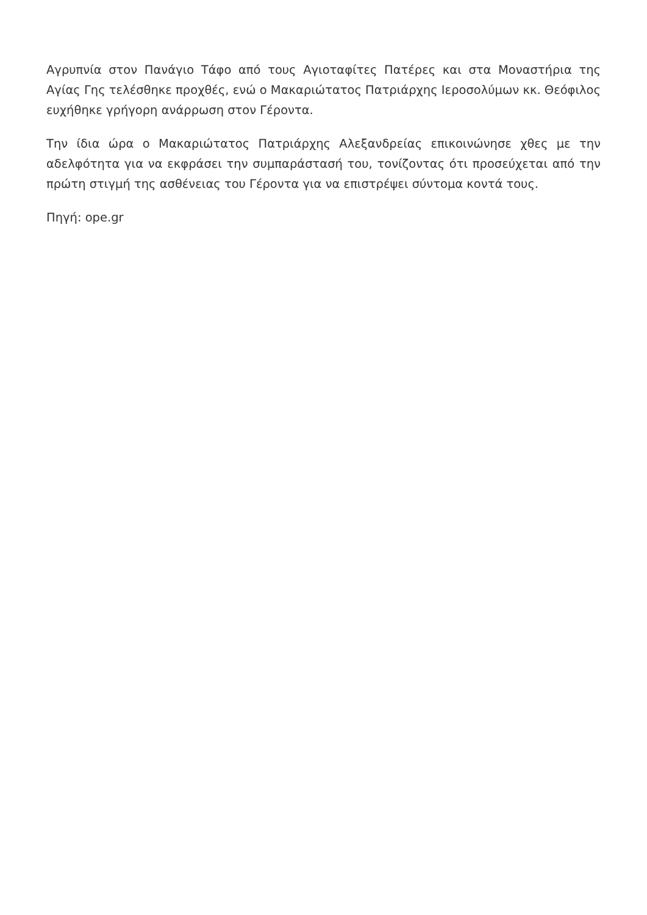Αγρυπνία στον Πανάγιο Τάφο από τους Αγιοταφίτες Πατέρες και στα Μοναστήρια της Αγίας Γης τελέσθηκε προχθές, ενώ ο Μακαριώτατος Πατριάρχης Ιεροσολύμων κκ. Θεόφιλος ευχήθηκε γρήγορη ανάρρωση στον Γέροντα.
Την ίδια ώρα ο Μακαριώτατος Πατριάρχης Αλεξανδρείας επικοινώνησε χθες με την αδελφότητα για να εκφράσει την συμπαράστασή του, τονίζοντας ότι προσεύχεται από την πρώτη στιγμή της ασθένειας του Γέροντα για να επιστρέψει σύντομα κοντά τους.
Πηγή: ope.gr